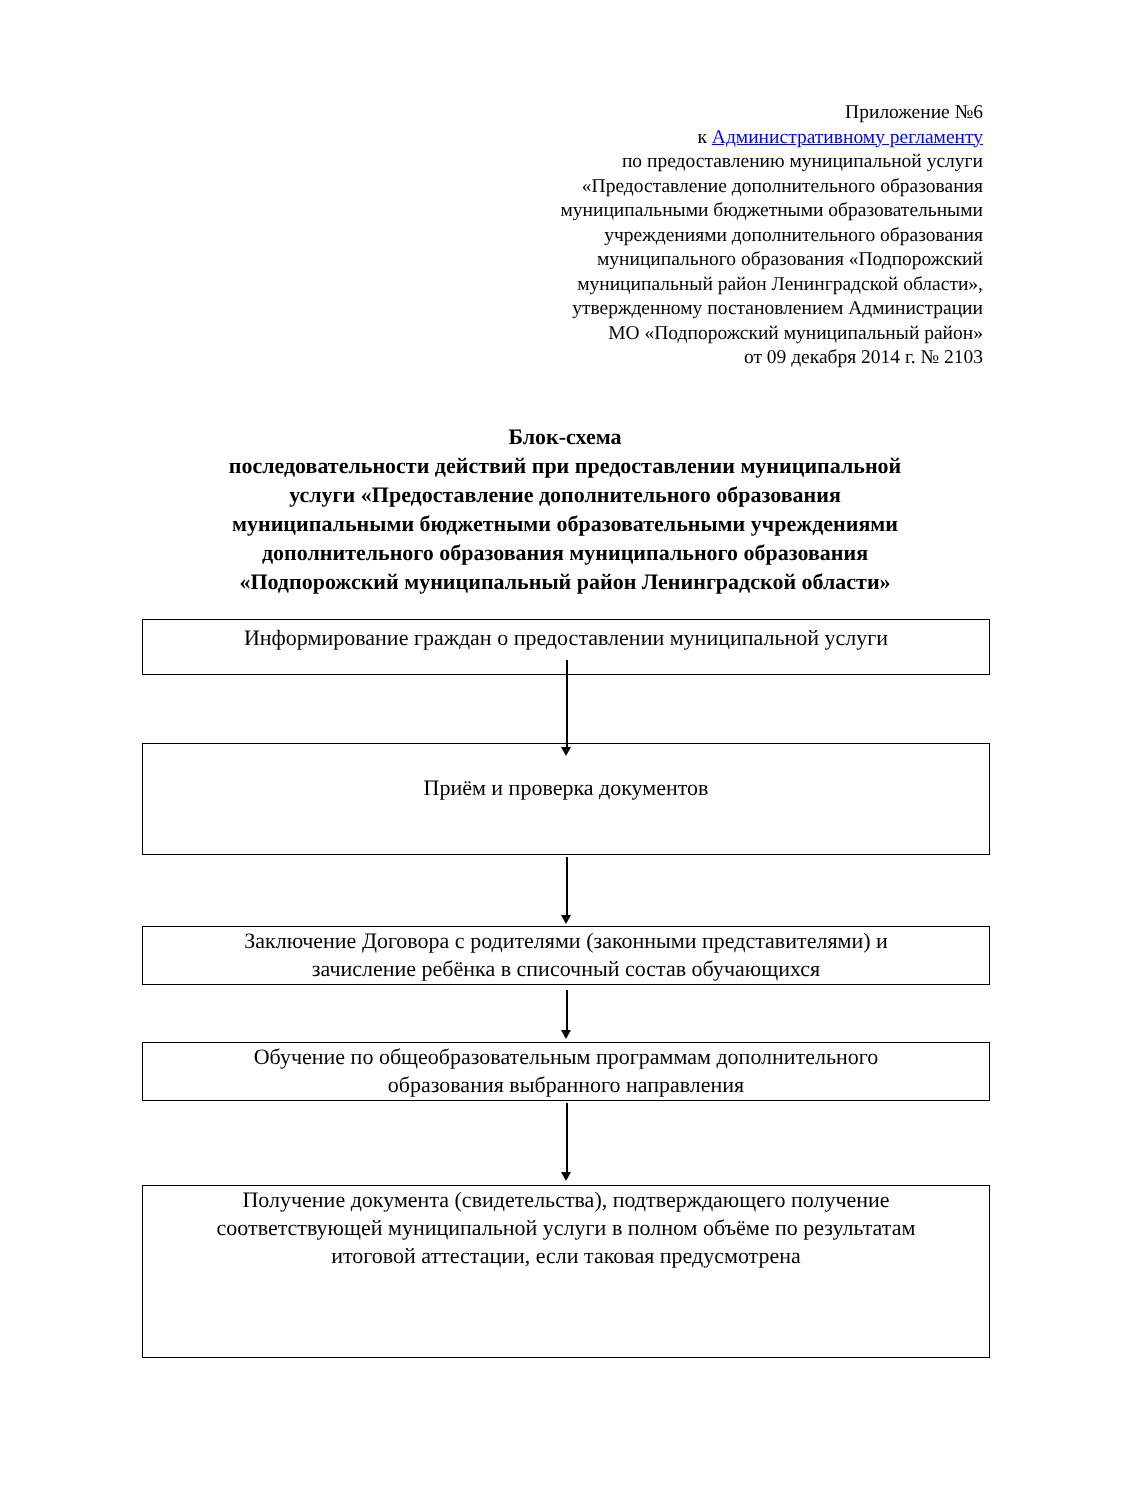Приложение №6
к Административному регламенту
по предоставлению муниципальной услуги
«Предоставление дополнительного образования
муниципальными бюджетными образовательными
учреждениями дополнительного образования
муниципального образования «Подпорожский
муниципальный район Ленинградской области»,
утвержденному постановлением Администрации
МО «Подпорожский муниципальный район»
от 09 декабря 2014 г. № 2103
Блок-схема
последовательности действий при предоставлении муниципальной
услуги «Предоставление дополнительного образования
муниципальными бюджетными образовательными учреждениями
дополнительного образования муниципального образования
«Подпорожский муниципальный район Ленинградской области»
Информирование граждан о предоставлении муниципальной услуги
Приём и проверка документов
Заключение Договора с родителями (законными представителями) и
зачисление ребёнка в списочный состав обучающихся
Обучение по общеобразовательным программам дополнительного
образования выбранного направления
Получение документа (свидетельства), подтверждающего получение
соответствующей муниципальной услуги в полном объёме по результатам
итоговой аттестации, если таковая предусмотрена